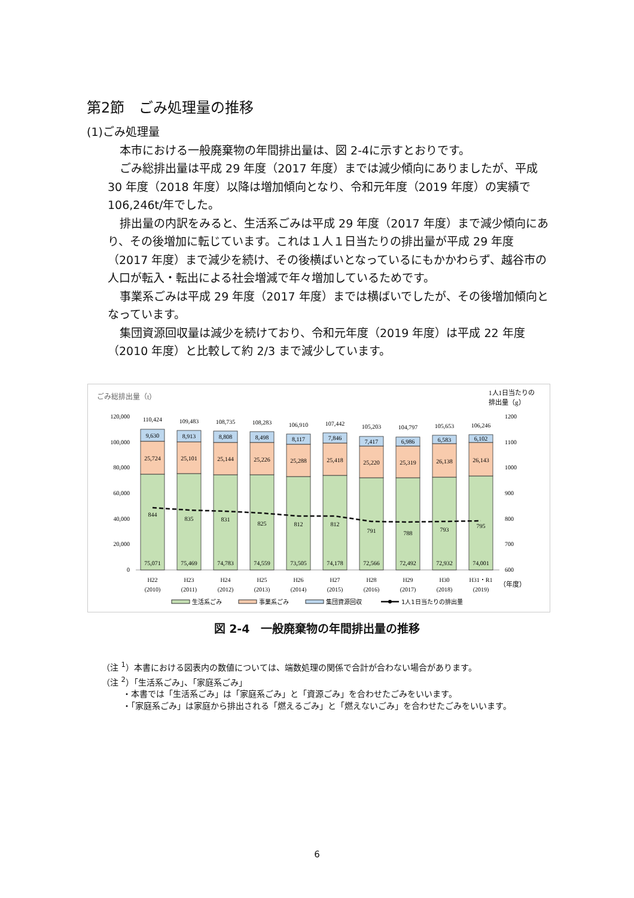第2節　ごみ処理量の推移
(1)ごみ処理量
本市における一般廃棄物の年間排出量は、図 2-4に示すとおりです。
ごみ総排出量は平成 29 年度（2017 年度）までは減少傾向にありましたが、平成 30 年度（2018 年度）以降は増加傾向となり、令和元年度（2019 年度）の実績で 106,246t/年でした。
排出量の内訳をみると、生活系ごみは平成 29 年度（2017 年度）まで減少傾向にあり、その後増加に転じています。これは１人１日当たりの排出量が平成 29 年度（2017 年度）まで減少を続け、その後横ばいとなっているにもかかわらず、越谷市の人口が転入・転出による社会増減で年々増加しているためです。
事業系ごみは平成 29 年度（2017 年度）までは横ばいでしたが、その後増加傾向となっています。
集団資源回収量は減少を続けており、令和元年度（2019 年度）は平成 22 年度（2010 年度）と比較して約 2/3 まで減少しています。
ごみ総排出量（t）
1人1日当たりの
排出量（g）
120,000
100,000
80,000
60,000
40,000
20,000
0
1200
1100
1000
900
800
700
600
110,424
109,483
108,735
108,283
106,910
107,442
105,203
104,797
105,653
106,246
9,630
8,913
8,808
8,498
8,117
7,846
7,417
6,986
6,583
6,102
25,724
25,101
25,144
25,226
25,288
25,418
25,220
25,319
26,138
26,143
844
835
831
825
812
812
791
788
793
795
75,071
75,469
74,783
74,559
73,505
74,178
72,566
72,492
72,932
74,001
H22
(2010)
H23
(2011)
H24
(2012)
H25
(2013)
H26
(2014)
H27
(2015)
H28
(2016)
H29
(2017)
H30
(2018)
H31・R1
(2019)
（年度）
生活系ごみ
事業系ごみ
集団資源回収
1人1日当たりの排出量
図 2-4　一般廃棄物の年間排出量の推移
（注 <sup>1</sup>）本書における図表内の数値については、端数処理の関係で合計が合わない場合があります。
（注 <sup>2</sup>）「生活系ごみ」、「家庭系ごみ」
・本書では「生活系ごみ」は「家庭系ごみ」と「資源ごみ」を合わせたごみをいいます。
・「家庭系ごみ」は家庭から排出される「燃えるごみ」と「燃えないごみ」を合わせたごみをいいます。
6